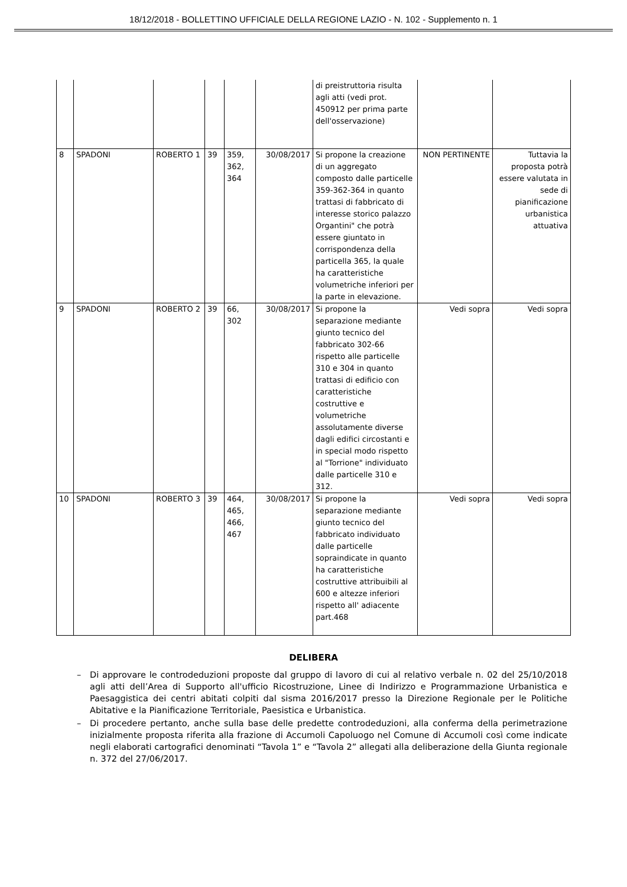18/12/2018 - BOLLETTINO UFFICIALE DELLA REGIONE LAZIO - N. 102 - Supplemento n. 1
| | | | | | | di preistruttoria risulta agli atti (vedi prot. 450912 per prima parte dell'osservazione) | | |
| 8 | SPADONI | ROBERTO 1 | 39 | 359, 362, 364 | 30/08/2017 | Si propone la creazione di un aggregato composto dalle particelle 359-362-364 in quanto trattasi di fabbricato di interesse storico palazzo Organtini" che potrà essere giuntato in corrispondenza della particella 365, la quale ha caratteristiche volumetriche inferiori per la parte in elevazione. | NON PERTINENTE | Tuttavia la proposta potrà essere valutata in sede di pianificazione urbanistica attuativa |
| 9 | SPADONI | ROBERTO 2 | 39 | 66, 302 | 30/08/2017 | Si propone la separazione mediante giunto tecnico del fabbricato 302-66 rispetto alle particelle 310 e 304 in quanto trattasi di edificio con caratteristiche costruttive e volumetriche assolutamente diverse dagli edifici circostanti e in special modo rispetto al "Torrione" individuato dalle particelle 310 e 312. | Vedi sopra | Vedi sopra |
| 10 | SPADONI | ROBERTO 3 | 39 | 464, 465, 466, 467 | 30/08/2017 | Si propone la separazione mediante giunto tecnico del fabbricato individuato dalle particelle sopraindicate in quanto ha caratteristiche costruttive attribuibili al 600 e altezze inferiori rispetto all' adiacente part.468 | Vedi sopra | Vedi sopra |
DELIBERA
– Di approvare le controdeduzioni proposte dal gruppo di lavoro di cui al relativo verbale n. 02 del 25/10/2018 agli atti dell’Area di Supporto all'ufficio Ricostruzione, Linee di Indirizzo e Programmazione Urbanistica e Paesaggistica dei centri abitati colpiti dal sisma 2016/2017 presso la Direzione Regionale per le Politiche Abitative e la Pianificazione Territoriale, Paesistica e Urbanistica.
– Di procedere pertanto, anche sulla base delle predette controdeduzioni, alla conferma della perimetrazione inizialmente proposta riferita alla frazione di Accumoli Capoluogo nel Comune di Accumoli così come indicate negli elaborati cartografici denominati “Tavola 1” e “Tavola 2” allegati alla deliberazione della Giunta regionale n. 372 del 27/06/2017.